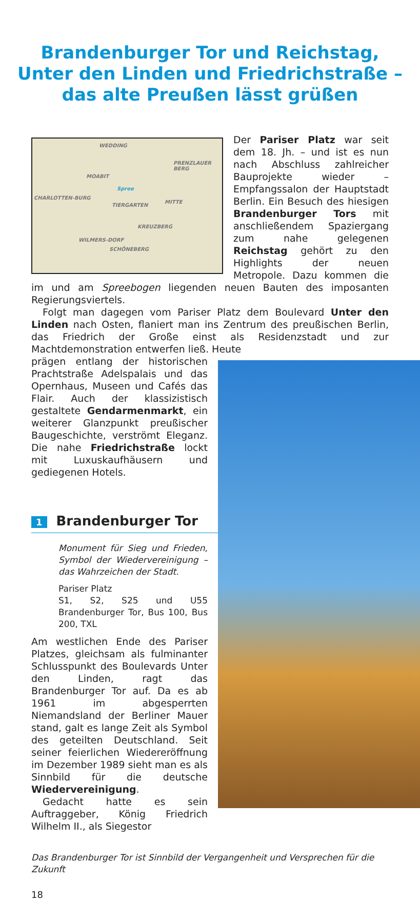Brandenburger Tor und Reichstag,
Unter den Linden und Friedrichstraße –
das alte Preußen lässt grüßen
WEDDING
PRENZLAUER BERG
MOABIT
Spree
CHARLOTTEN-BURG
TIERGARTEN
MITTE
KREUZBERG
WILMERS-DORF
SCHÖNEBERG
Der Pariser Platz war seit dem 18. Jh. – und ist es nun nach Abschluss zahlreicher Bauprojekte wieder – Empfangssalon der Hauptstadt Berlin. Ein Besuch des hiesigen Brandenburger Tors mit anschließendem Spaziergang zum nahe gelegenen Reichstag gehört zu den Highlights der neuen Metropole. Dazu kommen die im und am Spreebogen liegenden neuen Bauten des imposanten Regierungsviertels.
Folgt man dagegen vom Pariser Platz dem Boulevard Unter den Linden nach Osten, flaniert man ins Zentrum des preußischen Berlin, das Friedrich der Große einst als Residenzstadt und zur Machtdemonstration entwerfen ließ. Heute
prägen entlang der historischen Prachtstraße Adelspalais und das Opernhaus, Museen und Cafés das Flair. Auch der klassizistisch gestaltete Gendarmenmarkt, ein weiterer Glanzpunkt preußischer Baugeschichte, verströmt Eleganz. Die nahe Friedrichstraße lockt mit Luxuskaufhäusern und gediegenen Hotels.
1 Brandenburger Tor
Monument für Sieg und Frieden, Symbol der Wiedervereinigung – das Wahrzeichen der Stadt.
Pariser Platz
S1, S2, S25 und U55 Brandenburger Tor, Bus 100, Bus 200, TXL
Am westlichen Ende des Pariser Platzes, gleichsam als fulminanter Schlusspunkt des Boulevards Unter den Linden, ragt das Brandenburger Tor auf. Da es ab 1961 im abgesperrten Niemandsland der Berliner Mauer stand, galt es lange Zeit als Symbol des geteilten Deutschland. Seit seiner feierlichen Wiedereröffnung im Dezember 1989 sieht man es als Sinnbild für die deutsche Wiedervereinigung.
Gedacht hatte es sein Auftraggeber, König Friedrich Wilhelm II., als Siegestor
Das Brandenburger Tor ist Sinnbild der Vergangenheit und Versprechen für die Zukunft
18